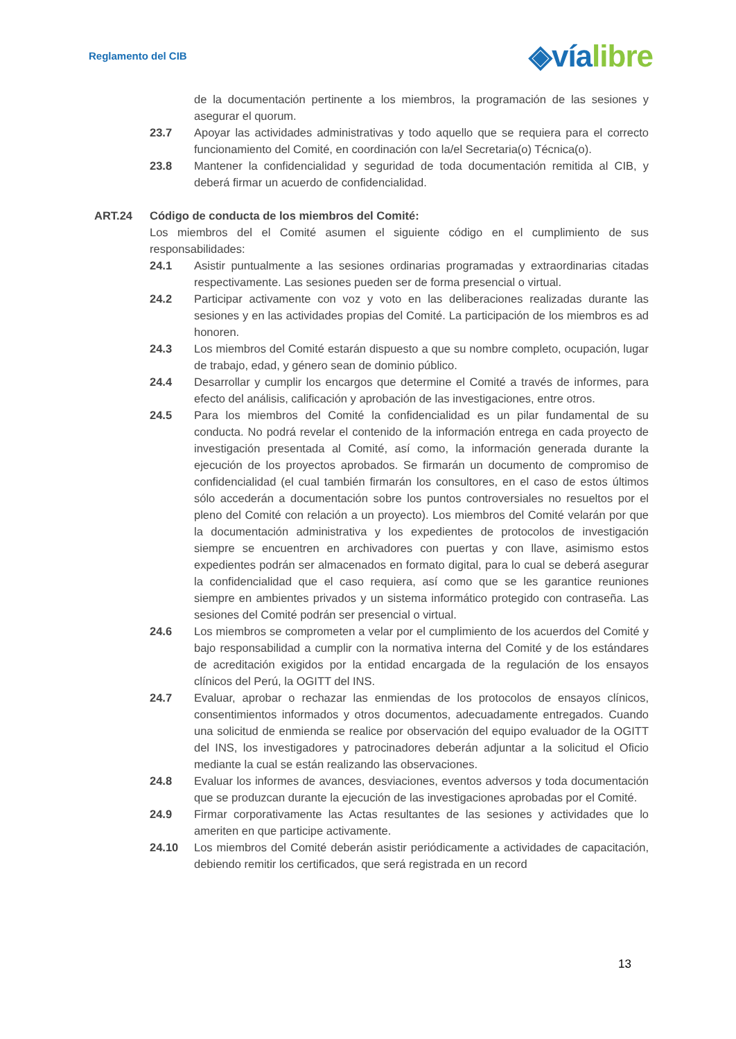Reglamento del CIB
◈víalibre
de la documentación pertinente a los miembros, la programación de las sesiones y asegurar el quorum.
23.7 Apoyar las actividades administrativas y todo aquello que se requiera para el correcto funcionamiento del Comité, en coordinación con la/el Secretaria(o) Técnica(o).
23.8 Mantener la confidencialidad y seguridad de toda documentación remitida al CIB, y deberá firmar un acuerdo de confidencialidad.
ART.24 Código de conducta de los miembros del Comité:
Los miembros del el Comité asumen el siguiente código en el cumplimiento de sus responsabilidades:
24.1 Asistir puntualmente a las sesiones ordinarias programadas y extraordinarias citadas respectivamente. Las sesiones pueden ser de forma presencial o virtual.
24.2 Participar activamente con voz y voto en las deliberaciones realizadas durante las sesiones y en las actividades propias del Comité. La participación de los miembros es ad honoren.
24.3 Los miembros del Comité estarán dispuesto a que su nombre completo, ocupación, lugar de trabajo, edad, y género sean de dominio público.
24.4 Desarrollar y cumplir los encargos que determine el Comité a través de informes, para efecto del análisis, calificación y aprobación de las investigaciones, entre otros.
24.5 Para los miembros del Comité la confidencialidad es un pilar fundamental de su conducta. No podrá revelar el contenido de la información entrega en cada proyecto de investigación presentada al Comité, así como, la información generada durante la ejecución de los proyectos aprobados. Se firmarán un documento de compromiso de confidencialidad (el cual también firmarán los consultores, en el caso de estos últimos sólo accederán a documentación sobre los puntos controversiales no resueltos por el pleno del Comité con relación a un proyecto). Los miembros del Comité velarán por que la documentación administrativa y los expedientes de protocolos de investigación siempre se encuentren en archivadores con puertas y con llave, asimismo estos expedientes podrán ser almacenados en formato digital, para lo cual se deberá asegurar la confidencialidad que el caso requiera, así como que se les garantice reuniones siempre en ambientes privados y un sistema informático protegido con contraseña. Las sesiones del Comité podrán ser presencial o virtual.
24.6 Los miembros se comprometen a velar por el cumplimiento de los acuerdos del Comité y bajo responsabilidad a cumplir con la normativa interna del Comité y de los estándares de acreditación exigidos por la entidad encargada de la regulación de los ensayos clínicos del Perú, la OGITT del INS.
24.7 Evaluar, aprobar o rechazar las enmiendas de los protocolos de ensayos clínicos, consentimientos informados y otros documentos, adecuadamente entregados. Cuando una solicitud de enmienda se realice por observación del equipo evaluador de la OGITT del INS, los investigadores y patrocinadores deberán adjuntar a la solicitud el Oficio mediante la cual se están realizando las observaciones.
24.8 Evaluar los informes de avances, desviaciones, eventos adversos y toda documentación que se produzcan durante la ejecución de las investigaciones aprobadas por el Comité.
24.9 Firmar corporativamente las Actas resultantes de las sesiones y actividades que lo ameriten en que participe activamente.
24.10 Los miembros del Comité deberán asistir periódicamente a actividades de capacitación, debiendo remitir los certificados, que será registrada en un record
13